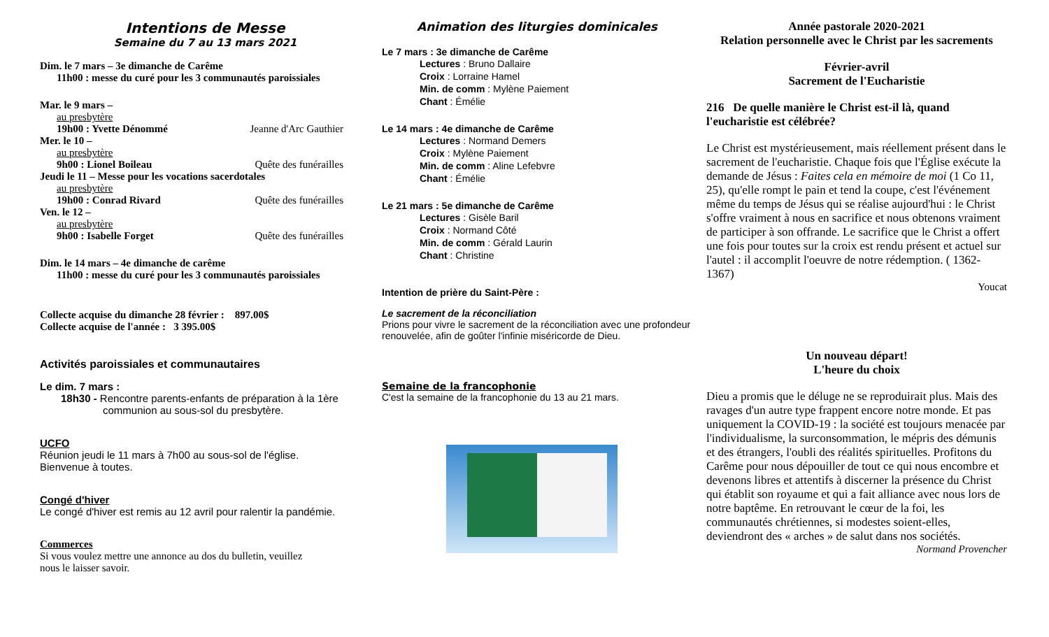Intentions de Messe
Semaine du 7 au 13 mars 2021
Dim. le 7 mars – 3e dimanche de Carême
11h00 : messe du curé pour les 3 communautés paroissiales
Mar. le 9 mars –
au presbytère
19h00 : Yvette Dénommé Jeanne d'Arc Gauthier
Mer. le 10 –
au presbytère
9h00 : Lionel Boileau Quête des funérailles
Jeudi le 11 – Messe pour les vocations sacerdotales
au presbytère
19h00 : Conrad Rivard Quête des funérailles
Ven. le 12 –
au presbytère
9h00 : Isabelle Forget Quête des funérailles
Dim. le 14 mars – 4e dimanche de carême
11h00 : messe du curé pour les 3 communautés paroissiales
Collecte acquise du dimanche 28 février : 897.00$
Collecte acquise de l'année : 3 395.00$
Activités paroissiales et communautaires
Le dim. 7 mars :
18h30 - Rencontre parents-enfants de préparation à la 1ère
communion au sous-sol du presbytère.
UCFO
Réunion jeudi le 11 mars à 7h00 au sous-sol de l'église.
Bienvenue à toutes.
Congé d'hiver
Le congé d'hiver est remis au 12 avril pour ralentir la pandémie.
Commerces
Si vous voulez mettre une annonce au dos du bulletin, veuillez
nous le laisser savoir.
Animation des liturgies dominicales
Le 7 mars : 3e dimanche de Carême
Lectures : Bruno Dallaire
Croix : Lorraine Hamel
Min. de comm : Mylène Paiement
Chant : Émélie
Le 14 mars : 4e dimanche de Carême
Lectures : Normand Demers
Croix : Mylène Paiement
Min. de comm : Aline Lefebvre
Chant : Émélie
Le 21 mars : 5e dimanche de Carême
Lectures : Gisèle Baril
Croix : Normand Côté
Min. de comm : Gérald Laurin
Chant : Christine
Intention de prière du Saint-Père :
Le sacrement de la réconciliation
Prions pour vivre le sacrement de la réconciliation avec une profondeur renouvelée, afin de goûter l'infinie miséricorde de Dieu.
Semaine de la francophonie
C'est la semaine de la francophonie du 13 au 21 mars.
Année pastorale 2020-2021
Relation personnelle avec le Christ par les sacrements
Février-avril
Sacrement de l'Eucharistie
216 De quelle manière le Christ est-il là, quand l'eucharistie est célébrée?
Le Christ est mystérieusement, mais réellement présent dans le sacrement de l'eucharistie. Chaque fois que l'Église exécute la demande de Jésus : Faites cela en mémoire de moi (1 Co 11, 25), qu'elle rompt le pain et tend la coupe, c'est l'événement même du temps de Jésus qui se réalise aujourd'hui : le Christ s'offre vraiment à nous en sacrifice et nous obtenons vraiment de participer à son offrande. Le sacrifice que le Christ a offert une fois pour toutes sur la croix est rendu présent et actuel sur l'autel : il accomplit l'oeuvre de notre rédemption. ( 1362-1367)
Youcat
Un nouveau départ!
L'heure du choix
Dieu a promis que le déluge ne se reproduirait plus. Mais des ravages d'un autre type frappent encore notre monde. Et pas uniquement la COVID-19 : la société est toujours menacée par l'individualisme, la surconsommation, le mépris des démunis et des étrangers, l'oubli des réalités spirituelles. Profitons du Carême pour nous dépouiller de tout ce qui nous encombre et devenons libres et attentifs à discerner la présence du Christ qui établit son royaume et qui a fait alliance avec nous lors de notre baptême. En retrouvant le cœur de la foi, les communautés chrétiennes, si modestes soient-elles, deviendront des « arches » de salut dans nos sociétés.
Normand Provencher